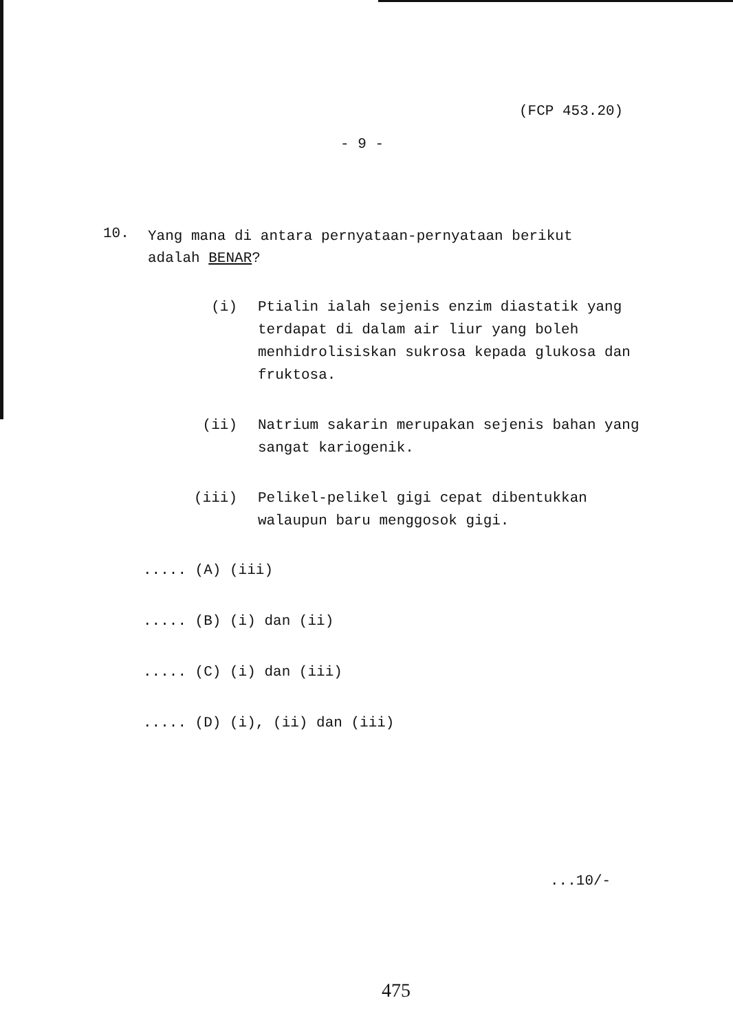(FCP 453.20)
- 9 -
10. Yang mana di antara pernyataan-pernyataan berikut adalah BENAR?
(i) Ptialin ialah sejenis enzim diastatik yang terdapat di dalam air liur yang boleh menhidrolisiskan sukrosa kepada glukosa dan fruktosa.
(ii) Natrium sakarin merupakan sejenis bahan yang sangat kariogenik.
(iii) Pelikel-pelikel gigi cepat dibentukkan walaupun baru menggosok gigi.
..... (A) (iii)
..... (B) (i) dan (ii)
..... (C) (i) dan (iii)
..... (D) (i), (ii) dan (iii)
...10/-
475